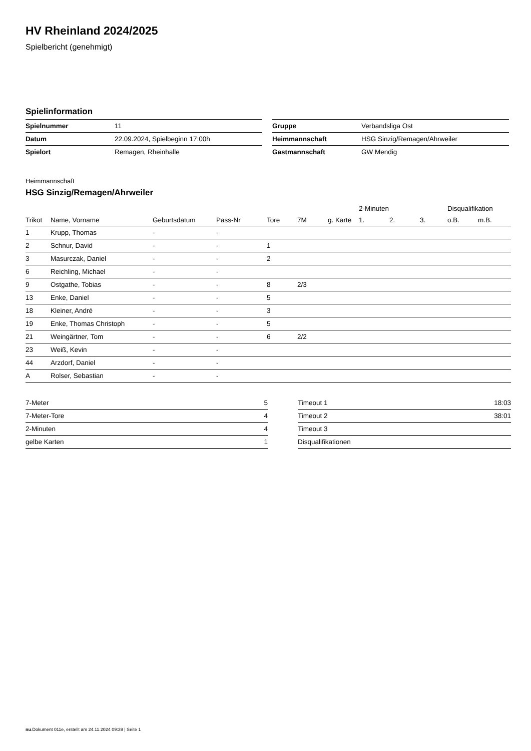HV Rheinland 2024/2025
Spielbericht (genehmigt)
Spielinformation
| Spielnummer | 11 |
| Datum | 22.09.2024, Spielbeginn 17:00h |
| Spielort | Remagen, Rheinhalle |
| Gruppe | Verbandsliga Ost |
| Heimmannschaft | HSG Sinzig/Remagen/Ahrweiler |
| Gastmannschaft | GW Mendig |
Heimmannschaft
HSG Sinzig/Remagen/Ahrweiler
| | | | | | | | 2-Minuten | | | Disqualifikation | |
| --- | --- | --- | --- | --- | --- | --- | --- | --- | --- | --- | --- |
| Trikot | Name, Vorname | Geburtsdatum | Pass-Nr | Tore | 7M | g. Karte | 1. | 2. | 3. | o.B. | m.B. |
| 1 | Krupp, Thomas | - | - | | | | | | | | |
| 2 | Schnur, David | - | - | 1 | | | | | | | |
| 3 | Masurczak, Daniel | - | - | 2 | | | | | | | |
| 6 | Reichling, Michael | - | - | | | | | | | | |
| 9 | Ostgathe, Tobias | - | - | 8 | 2/3 | | | | | | |
| 13 | Enke, Daniel | - | - | 5 | | | | | | | |
| 18 | Kleiner, André | - | - | 3 | | | | | | | |
| 19 | Enke, Thomas Christoph | - | - | 5 | | | | | | | |
| 21 | Weingärtner, Tom | - | - | 6 | 2/2 | | | | | | |
| 23 | Weiß, Kevin | - | - | | | | | | | | |
| 44 | Arzdorf, Daniel | - | - | | | | | | | | |
| A | Rolser, Sebastian | - | - | | | | | | | | |
| 7-Meter | 5 |
| 7-Meter-Tore | 4 |
| 2-Minuten | 4 |
| gelbe Karten | 1 |
| Timeout 1 | 18:03 |
| Timeout 2 | 38:01 |
| Timeout 3 | |
| Disqualifikationen | |
nu.Dokument 011e, erstellt am 24.11.2024 09:39 | Seite 1